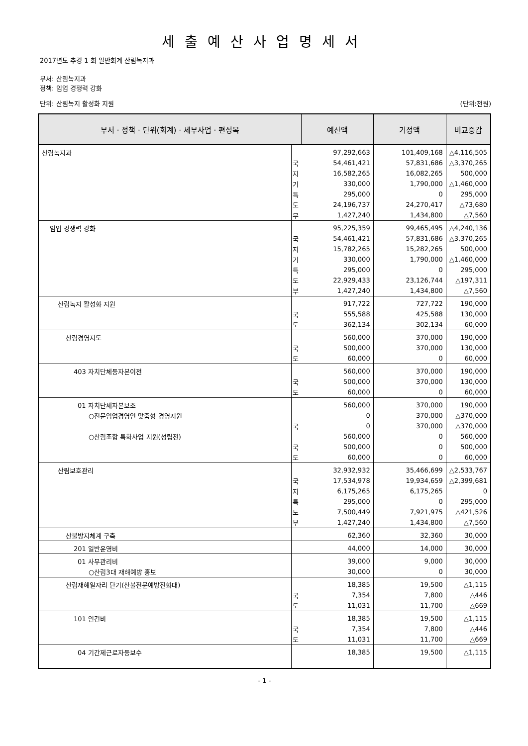세출예산사업명세서
2017년도 추경 1 회 일반회계 산림녹지과
부서: 산림녹지과
정책: 임업 경쟁력 강화
단위: 산림녹지 활성화 지원 (단위:천원)
| 부서 · 정책 · 단위(회계) · 세부사업 · 편성목 | | 예산액 | 기정액 | 비교증감 |
| --- | --- | --- | --- | --- |
| 산림녹지과 | | 97,292,663 | 101,409,168 | △4,116,505 |
| | 국 | 54,461,421 | 57,831,686 | △3,370,265 |
| | 지 | 16,582,265 | 16,082,265 | 500,000 |
| | 기 | 330,000 | 1,790,000 | △1,460,000 |
| | 특 | 295,000 | 0 | 295,000 |
| | 도 | 24,196,737 | 24,270,417 | △73,680 |
| | 부 | 1,427,240 | 1,434,800 | △7,560 |
| 임업 경쟁력 강화 | | 95,225,359 | 99,465,495 | △4,240,136 |
| | 국 | 54,461,421 | 57,831,686 | △3,370,265 |
| | 지 | 15,782,265 | 15,282,265 | 500,000 |
| | 기 | 330,000 | 1,790,000 | △1,460,000 |
| | 특 | 295,000 | 0 | 295,000 |
| | 도 | 22,929,433 | 23,126,744 | △197,311 |
| | 부 | 1,427,240 | 1,434,800 | △7,560 |
| 산림녹지 활성화 지원 | | 917,722 | 727,722 | 190,000 |
| | 국 | 555,588 | 425,588 | 130,000 |
| | 도 | 362,134 | 302,134 | 60,000 |
| 산림경영지도 | | 560,000 | 370,000 | 190,000 |
| | 국 | 500,000 | 370,000 | 130,000 |
| | 도 | 60,000 | 0 | 60,000 |
| 403 자치단체등자본이전 | | 560,000 | 370,000 | 190,000 |
| | 국 | 500,000 | 370,000 | 130,000 |
| | 도 | 60,000 | 0 | 60,000 |
| 01 자치단체자본보조 | | 560,000 | 370,000 | 190,000 |
| ○전문임업경영인 맞춤형 경영지원 | | 0 | 370,000 | △370,000 |
| | 국 | 0 | 370,000 | △370,000 |
| ○산림조합 특화사업 지원(성립전) | | 560,000 | 0 | 560,000 |
| | 국 | 500,000 | 0 | 500,000 |
| | 도 | 60,000 | 0 | 60,000 |
| 산림보호관리 | | 32,932,932 | 35,466,699 | △2,533,767 |
| | 국 | 17,534,978 | 19,934,659 | △2,399,681 |
| | 지 | 6,175,265 | 6,175,265 | 0 |
| | 특 | 295,000 | 0 | 295,000 |
| | 도 | 7,500,449 | 7,921,975 | △421,526 |
| | 부 | 1,427,240 | 1,434,800 | △7,560 |
| 산불방지체계 구축 | | 62,360 | 32,360 | 30,000 |
| 201 일반운영비 | | 44,000 | 14,000 | 30,000 |
| 01 사무관리비 | | 39,000 | 9,000 | 30,000 |
| ○산림3대 재해예방 홍보 | | 30,000 | 0 | 30,000 |
| 산림재해일자리 단기(산불전문예방진화대) | | 18,385 | 19,500 | △1,115 |
| | 국 | 7,354 | 7,800 | △446 |
| | 도 | 11,031 | 11,700 | △669 |
| 101 인건비 | | 18,385 | 19,500 | △1,115 |
| | 국 | 7,354 | 7,800 | △446 |
| | 도 | 11,031 | 11,700 | △669 |
| 04 기간제근로자등보수 | | 18,385 | 19,500 | △1,115 |
- 1 -